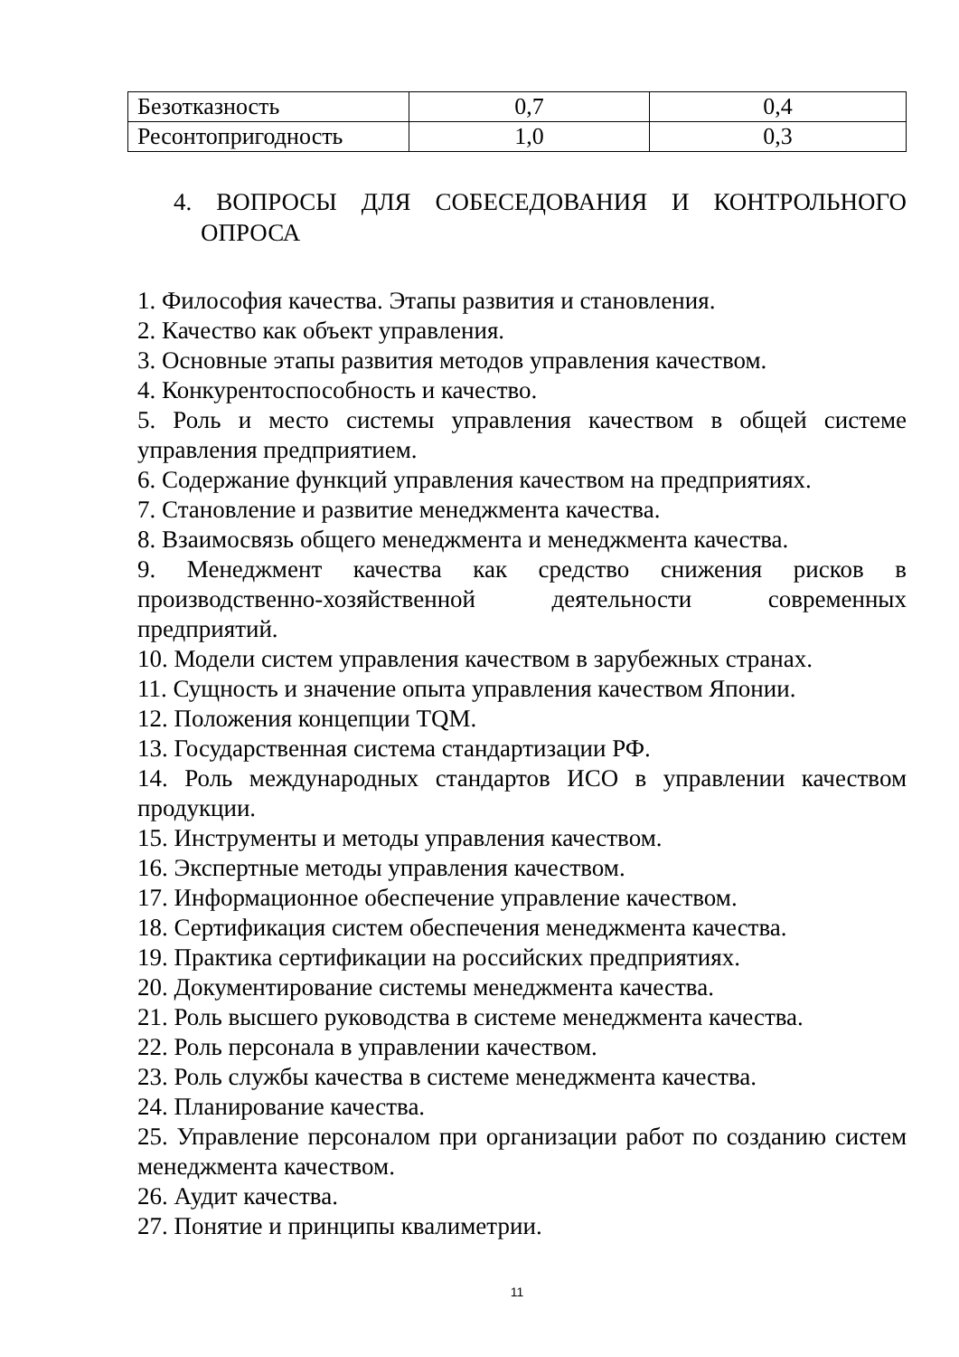| Безотказность | 0,7 | 0,4 |
| Ресонтопригодность | 1,0 | 0,3 |
4. ВОПРОСЫ ДЛЯ СОБЕСЕДОВАНИЯ И КОНТРОЛЬНОГО ОПРОСА
1. Философия качества. Этапы развития и становления.
2. Качество как объект управления.
3. Основные этапы развития методов управления качеством.
4. Конкурентоспособность и качество.
5. Роль и место системы управления качеством в общей системе управления предприятием.
6. Содержание функций управления качеством на предприятиях.
7. Становление и развитие менеджмента качества.
8. Взаимосвязь общего менеджмента и менеджмента качества.
9. Менеджмент качества как средство снижения рисков в производственно-хозяйственной деятельности современных предприятий.
10. Модели систем управления качеством в зарубежных странах.
11. Сущность и значение опыта управления качеством Японии.
12. Положения концепции TQM.
13. Государственная система стандартизации РФ.
14. Роль международных стандартов ИСО в управлении качеством продукции.
15. Инструменты и методы управления качеством.
16. Экспертные методы управления качеством.
17. Информационное обеспечение управление качеством.
18. Сертификация систем обеспечения менеджмента качества.
19. Практика сертификации на российских предприятиях.
20. Документирование системы менеджмента качества.
21. Роль высшего руководства в системе менеджмента качества.
22. Роль персонала в управлении качеством.
23. Роль службы качества в системе менеджмента качества.
24. Планирование качества.
25. Управление персоналом при организации работ по созданию систем менеджмента качеством.
26. Аудит качества.
27. Понятие и принципы квалиметрии.
11